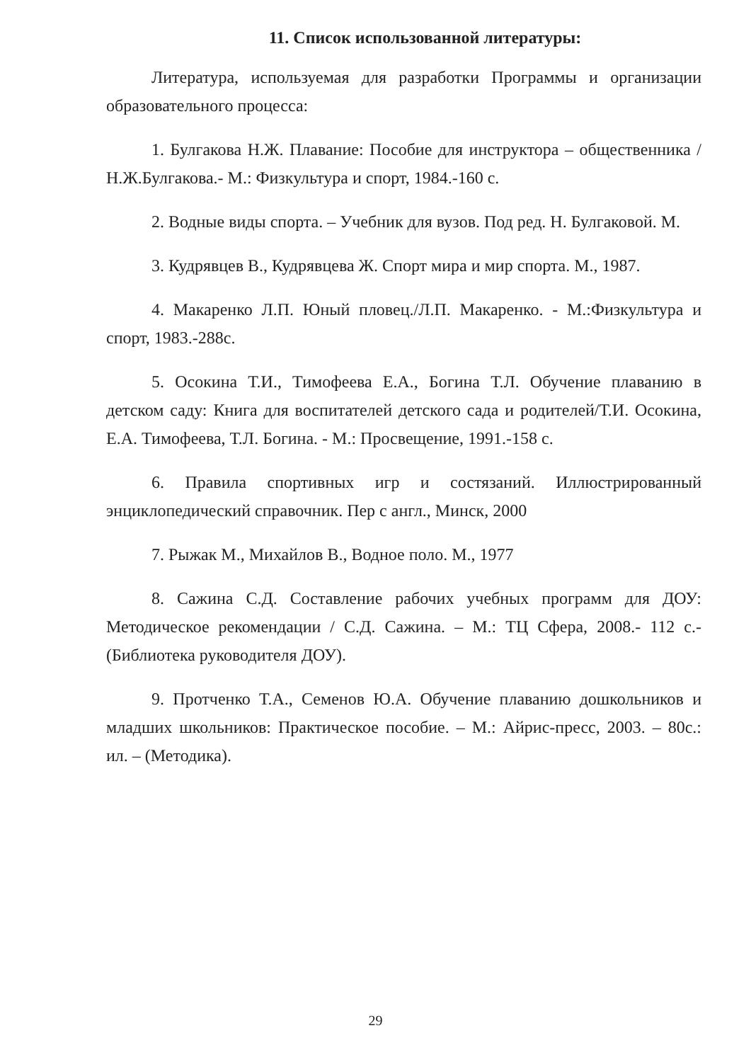11. Список использованной литературы:
Литература, используемая для разработки Программы и организации образовательного процесса:
1. Булгакова Н.Ж. Плавание: Пособие для инструктора – общественника /Н.Ж.Булгакова.- М.: Физкультура и спорт, 1984.-160 с.
2. Водные виды спорта. – Учебник для вузов. Под ред. Н. Булгаковой. М.
3. Кудрявцев В., Кудрявцева Ж. Спорт мира и мир спорта. М., 1987.
4. Макаренко Л.П. Юный пловец./Л.П. Макаренко. - М.:Физкультура и спорт, 1983.-288с.
5. Осокина Т.И., Тимофеева Е.А., Богина Т.Л. Обучение плаванию в детском саду: Книга для воспитателей детского сада и родителей/Т.И. Осокина, Е.А. Тимофеева, Т.Л. Богина. - М.: Просвещение, 1991.-158 с.
6. Правила спортивных игр и состязаний. Иллюстрированный энциклопедический справочник. Пер с англ., Минск, 2000
7. Рыжак М., Михайлов В., Водное поло. М., 1977
8. Сажина С.Д. Составление рабочих учебных программ для ДОУ: Методическое рекомендации / С.Д. Сажина. – М.: ТЦ Сфера, 2008.- 112 с.- (Библиотека руководителя ДОУ).
9. Протченко Т.А., Семенов Ю.А. Обучение плаванию дошкольников и младших школьников: Практическое пособие. – М.: Айрис-пресс, 2003. – 80с.: ил. – (Методика).
29